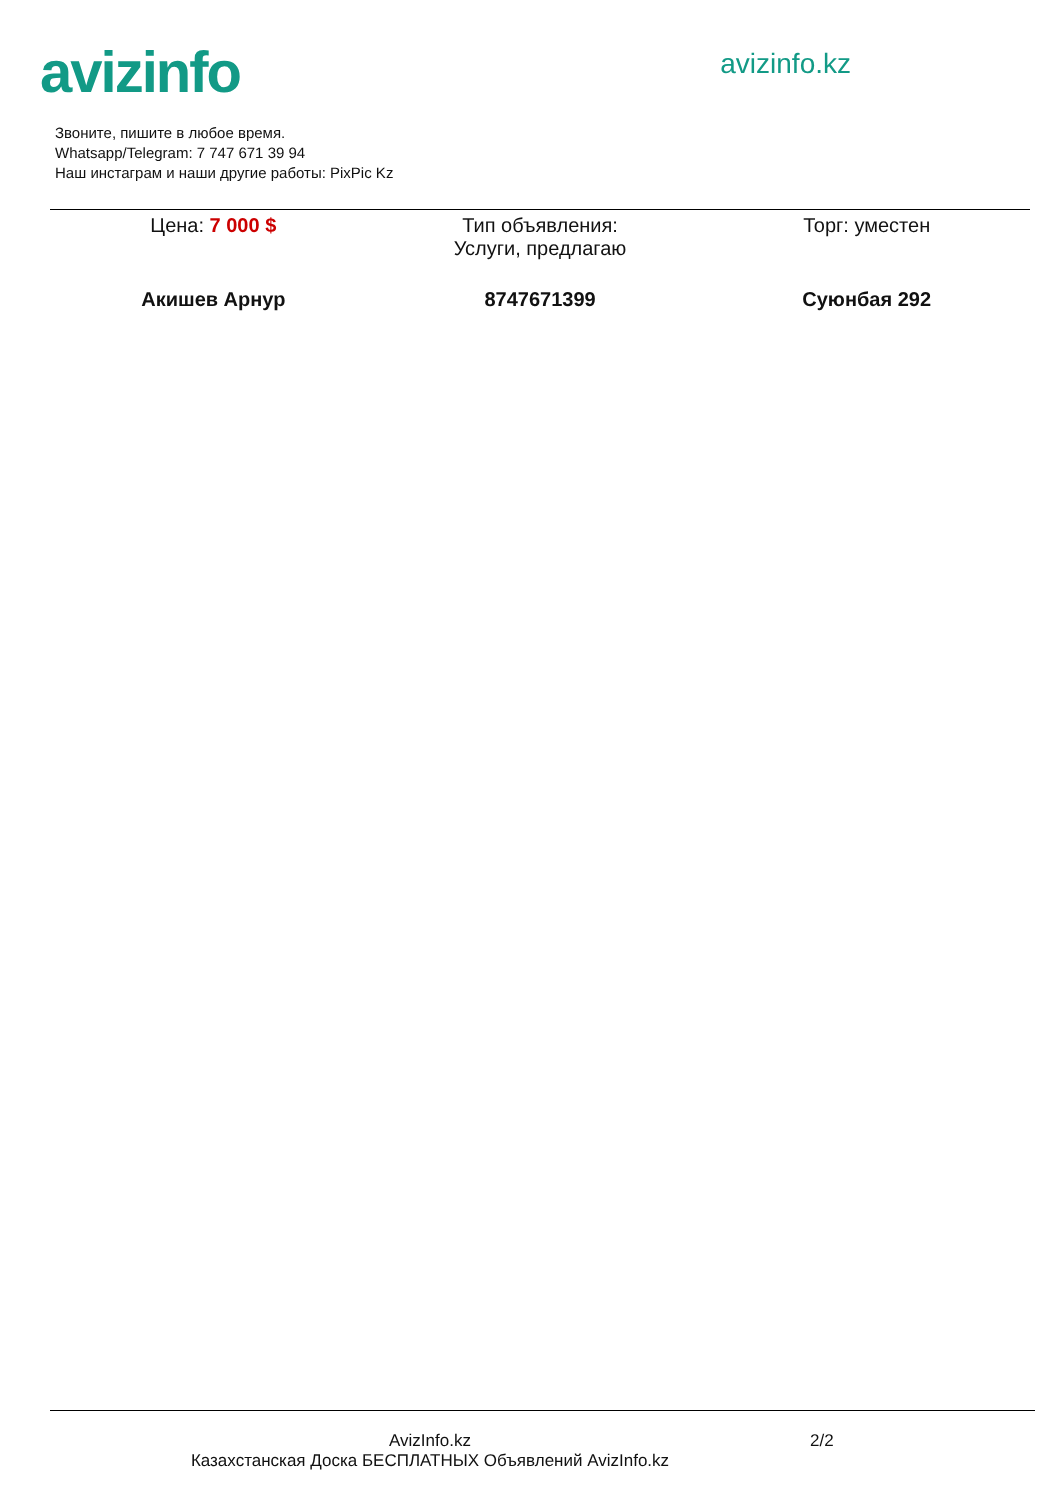avizinfo
avizinfo.kz
Звоните, пишите в любое время.
Whatsapp/Telegram: 7 747 671 39 94
Наш инстаграм и наши другие работы: PixPic Kz
Цена: 7 000 $ Тип объявления:
Услуги, предлагаю
Торг: уместен
Акишев Арнур 8747671399 Суюнбая 292
AvizInfo.kz
Казахстанская Доска БЕСПЛАТНЫХ Объявлений AvizInfo.kz
2/2